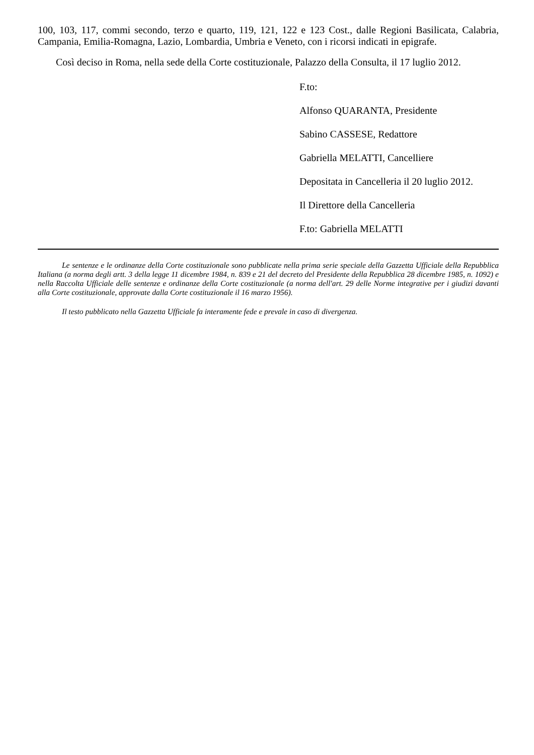100, 103, 117, commi secondo, terzo e quarto, 119, 121, 122 e 123 Cost., dalle Regioni Basilicata, Calabria, Campania, Emilia-Romagna, Lazio, Lombardia, Umbria e Veneto, con i ricorsi indicati in epigrafe.
Così deciso in Roma, nella sede della Corte costituzionale, Palazzo della Consulta, il 17 luglio 2012.
F.to:
Alfonso QUARANTA, Presidente
Sabino CASSESE, Redattore
Gabriella MELATTI, Cancelliere
Depositata in Cancelleria il 20 luglio 2012.
Il Direttore della Cancelleria
F.to: Gabriella MELATTI
Le sentenze e le ordinanze della Corte costituzionale sono pubblicate nella prima serie speciale della Gazzetta Ufficiale della Repubblica Italiana (a norma degli artt. 3 della legge 11 dicembre 1984, n. 839 e 21 del decreto del Presidente della Repubblica 28 dicembre 1985, n. 1092) e nella Raccolta Ufficiale delle sentenze e ordinanze della Corte costituzionale (a norma dell'art. 29 delle Norme integrative per i giudizi davanti alla Corte costituzionale, approvate dalla Corte costituzionale il 16 marzo 1956).
Il testo pubblicato nella Gazzetta Ufficiale fa interamente fede e prevale in caso di divergenza.